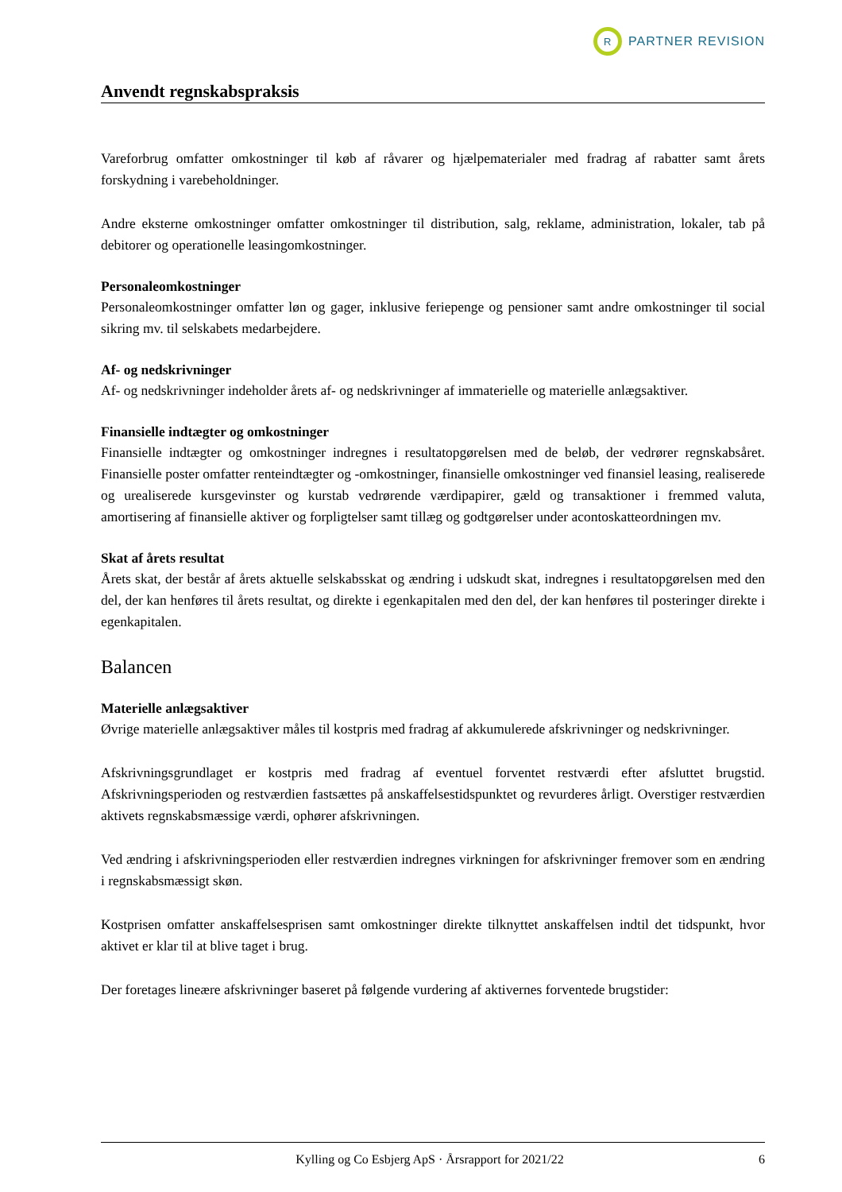R PARTNER REVISION
Anvendt regnskabspraksis
Vareforbrug omfatter omkostninger til køb af råvarer og hjælpematerialer med fradrag af rabatter samt årets forskydning i varebeholdninger.
Andre eksterne omkostninger omfatter omkostninger til distribution, salg, reklame, administration, lokaler, tab på debitorer og operationelle leasingomkostninger.
Personaleomkostninger
Personaleomkostninger omfatter løn og gager, inklusive feriepenge og pensioner samt andre omkostninger til social sikring mv. til selskabets medarbejdere.
Af- og nedskrivninger
Af- og nedskrivninger indeholder årets af- og nedskrivninger af immaterielle og materielle anlægsaktiver.
Finansielle indtægter og omkostninger
Finansielle indtægter og omkostninger indregnes i resultatopgørelsen med de beløb, der vedrører regnskabsåret. Finansielle poster omfatter renteindtægter og -omkostninger, finansielle omkostninger ved finansiel leasing, realiserede og urealiserede kursgevinster og kurstab vedrørende værdipapirer, gæld og transaktioner i fremmed valuta, amortisering af finansielle aktiver og forpligtelser samt tillæg og godtgørelser under acontoskatteordningen mv.
Skat af årets resultat
Årets skat, der består af årets aktuelle selskabsskat og ændring i udskudt skat, indregnes i resultatopgørelsen med den del, der kan henføres til årets resultat, og direkte i egenkapitalen med den del, der kan henføres til posteringer direkte i egenkapitalen.
Balancen
Materielle anlægsaktiver
Øvrige materielle anlægsaktiver måles til kostpris med fradrag af akkumulerede afskrivninger og nedskrivninger.
Afskrivningsgrundlaget er kostpris med fradrag af eventuel forventet restværdi efter afsluttet brugstid. Afskrivningsperioden og restværdien fastsættes på anskaffelsestidspunktet og revurderes årligt. Overstiger restværdien aktivets regnskabsmæssige værdi, ophører afskrivningen.
Ved ændring i afskrivningsperioden eller restværdien indregnes virkningen for afskrivninger fremover som en ændring i regnskabsmæssigt skøn.
Kostprisen omfatter anskaffelsesprisen samt omkostninger direkte tilknyttet anskaffelsen indtil det tidspunkt, hvor aktivet er klar til at blive taget i brug.
Der foretages lineære afskrivninger baseret på følgende vurdering af aktivernes forventede brugstider:
Kylling og Co Esbjerg ApS · Årsrapport for 2021/22 6